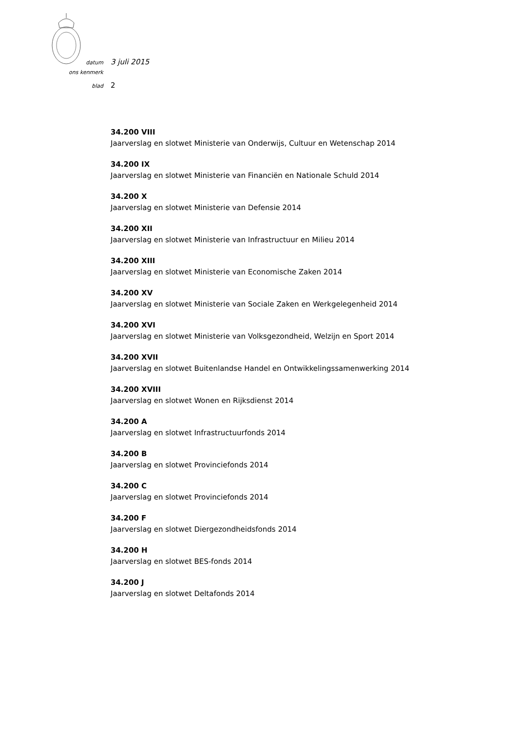datum 3 juli 2015
ons kenmerk
blad 2
34.200 VIII
Jaarverslag en slotwet Ministerie van Onderwijs, Cultuur en Wetenschap 2014
34.200 IX
Jaarverslag en slotwet Ministerie van Financiën en Nationale Schuld 2014
34.200 X
Jaarverslag en slotwet Ministerie van Defensie 2014
34.200 XII
Jaarverslag en slotwet Ministerie van Infrastructuur en Milieu 2014
34.200 XIII
Jaarverslag en slotwet Ministerie van Economische Zaken 2014
34.200 XV
Jaarverslag en slotwet Ministerie van Sociale Zaken en Werkgelegenheid 2014
34.200 XVI
Jaarverslag en slotwet Ministerie van Volksgezondheid, Welzijn en Sport 2014
34.200 XVII
Jaarverslag en slotwet Buitenlandse Handel en Ontwikkelingssamenwerking 2014
34.200 XVIII
Jaarverslag en slotwet Wonen en Rijksdienst 2014
34.200 A
Jaarverslag en slotwet Infrastructuurfonds 2014
34.200 B
Jaarverslag en slotwet Provinciefonds 2014
34.200 C
Jaarverslag en slotwet Provinciefonds 2014
34.200 F
Jaarverslag en slotwet Diergezondheidsfonds 2014
34.200 H
Jaarverslag en slotwet BES-fonds 2014
34.200 J
Jaarverslag en slotwet Deltafonds 2014